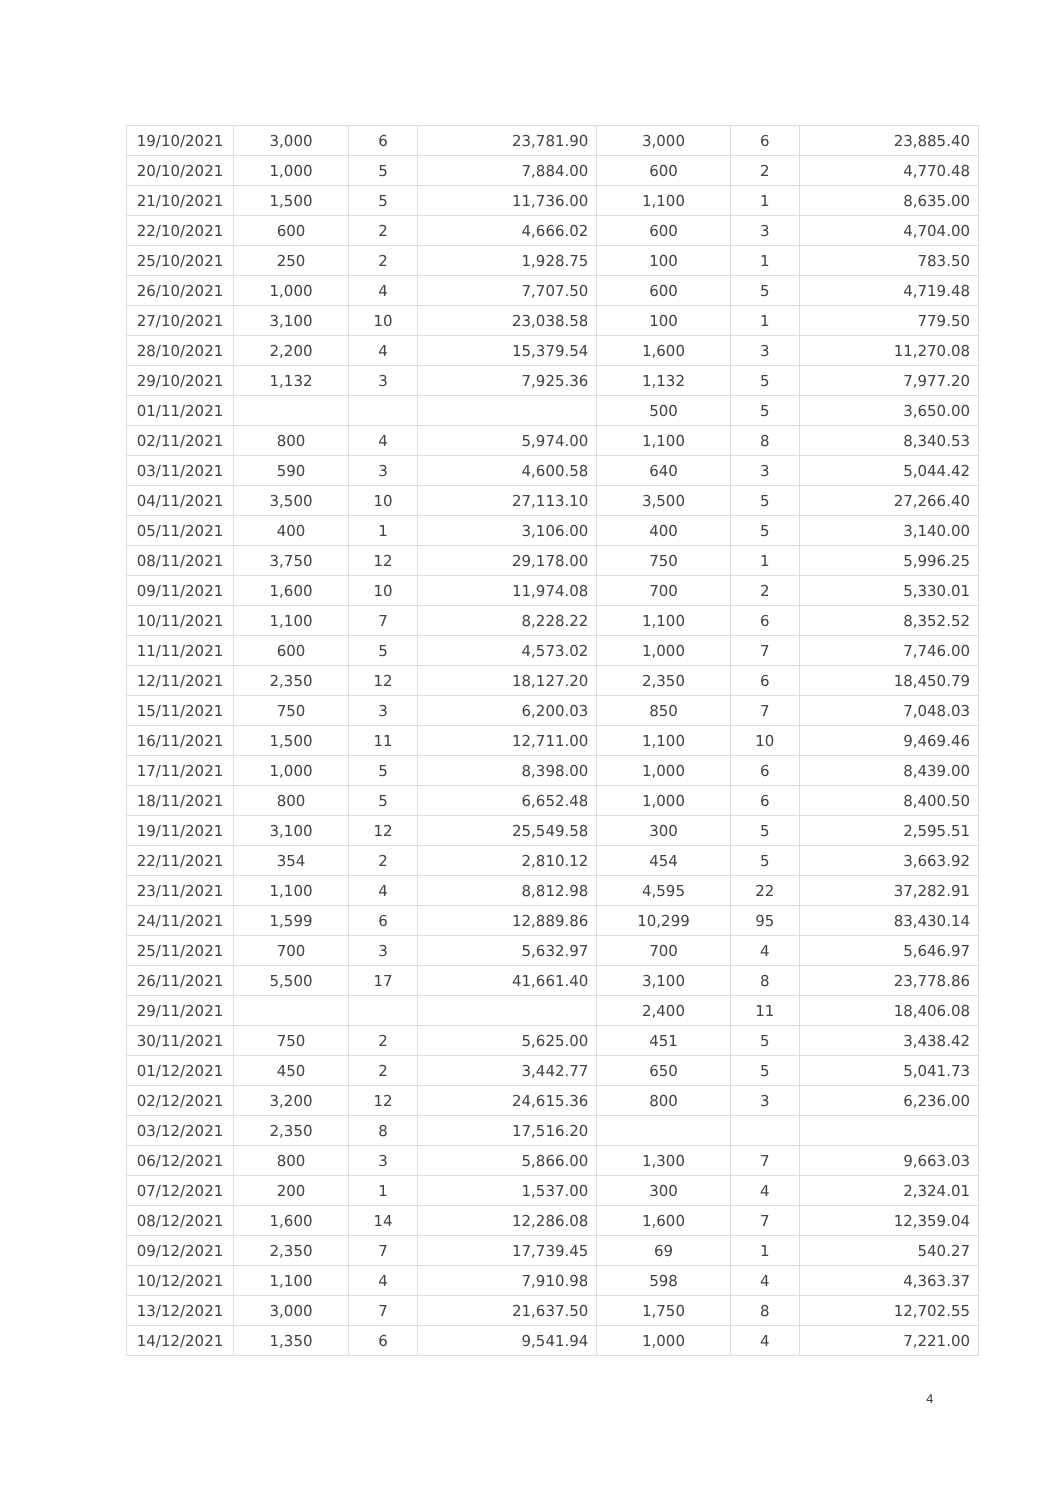| 19/10/2021 | 3,000 | 6 | 23,781.90 | 3,000 | 6 | 23,885.40 |
| 20/10/2021 | 1,000 | 5 | 7,884.00 | 600 | 2 | 4,770.48 |
| 21/10/2021 | 1,500 | 5 | 11,736.00 | 1,100 | 1 | 8,635.00 |
| 22/10/2021 | 600 | 2 | 4,666.02 | 600 | 3 | 4,704.00 |
| 25/10/2021 | 250 | 2 | 1,928.75 | 100 | 1 | 783.50 |
| 26/10/2021 | 1,000 | 4 | 7,707.50 | 600 | 5 | 4,719.48 |
| 27/10/2021 | 3,100 | 10 | 23,038.58 | 100 | 1 | 779.50 |
| 28/10/2021 | 2,200 | 4 | 15,379.54 | 1,600 | 3 | 11,270.08 |
| 29/10/2021 | 1,132 | 3 | 7,925.36 | 1,132 | 5 | 7,977.20 |
| 01/11/2021 | | | | 500 | 5 | 3,650.00 |
| 02/11/2021 | 800 | 4 | 5,974.00 | 1,100 | 8 | 8,340.53 |
| 03/11/2021 | 590 | 3 | 4,600.58 | 640 | 3 | 5,044.42 |
| 04/11/2021 | 3,500 | 10 | 27,113.10 | 3,500 | 5 | 27,266.40 |
| 05/11/2021 | 400 | 1 | 3,106.00 | 400 | 5 | 3,140.00 |
| 08/11/2021 | 3,750 | 12 | 29,178.00 | 750 | 1 | 5,996.25 |
| 09/11/2021 | 1,600 | 10 | 11,974.08 | 700 | 2 | 5,330.01 |
| 10/11/2021 | 1,100 | 7 | 8,228.22 | 1,100 | 6 | 8,352.52 |
| 11/11/2021 | 600 | 5 | 4,573.02 | 1,000 | 7 | 7,746.00 |
| 12/11/2021 | 2,350 | 12 | 18,127.20 | 2,350 | 6 | 18,450.79 |
| 15/11/2021 | 750 | 3 | 6,200.03 | 850 | 7 | 7,048.03 |
| 16/11/2021 | 1,500 | 11 | 12,711.00 | 1,100 | 10 | 9,469.46 |
| 17/11/2021 | 1,000 | 5 | 8,398.00 | 1,000 | 6 | 8,439.00 |
| 18/11/2021 | 800 | 5 | 6,652.48 | 1,000 | 6 | 8,400.50 |
| 19/11/2021 | 3,100 | 12 | 25,549.58 | 300 | 5 | 2,595.51 |
| 22/11/2021 | 354 | 2 | 2,810.12 | 454 | 5 | 3,663.92 |
| 23/11/2021 | 1,100 | 4 | 8,812.98 | 4,595 | 22 | 37,282.91 |
| 24/11/2021 | 1,599 | 6 | 12,889.86 | 10,299 | 95 | 83,430.14 |
| 25/11/2021 | 700 | 3 | 5,632.97 | 700 | 4 | 5,646.97 |
| 26/11/2021 | 5,500 | 17 | 41,661.40 | 3,100 | 8 | 23,778.86 |
| 29/11/2021 | | | | 2,400 | 11 | 18,406.08 |
| 30/11/2021 | 750 | 2 | 5,625.00 | 451 | 5 | 3,438.42 |
| 01/12/2021 | 450 | 2 | 3,442.77 | 650 | 5 | 5,041.73 |
| 02/12/2021 | 3,200 | 12 | 24,615.36 | 800 | 3 | 6,236.00 |
| 03/12/2021 | 2,350 | 8 | 17,516.20 | | | |
| 06/12/2021 | 800 | 3 | 5,866.00 | 1,300 | 7 | 9,663.03 |
| 07/12/2021 | 200 | 1 | 1,537.00 | 300 | 4 | 2,324.01 |
| 08/12/2021 | 1,600 | 14 | 12,286.08 | 1,600 | 7 | 12,359.04 |
| 09/12/2021 | 2,350 | 7 | 17,739.45 | 69 | 1 | 540.27 |
| 10/12/2021 | 1,100 | 4 | 7,910.98 | 598 | 4 | 4,363.37 |
| 13/12/2021 | 3,000 | 7 | 21,637.50 | 1,750 | 8 | 12,702.55 |
| 14/12/2021 | 1,350 | 6 | 9,541.94 | 1,000 | 4 | 7,221.00 |
4